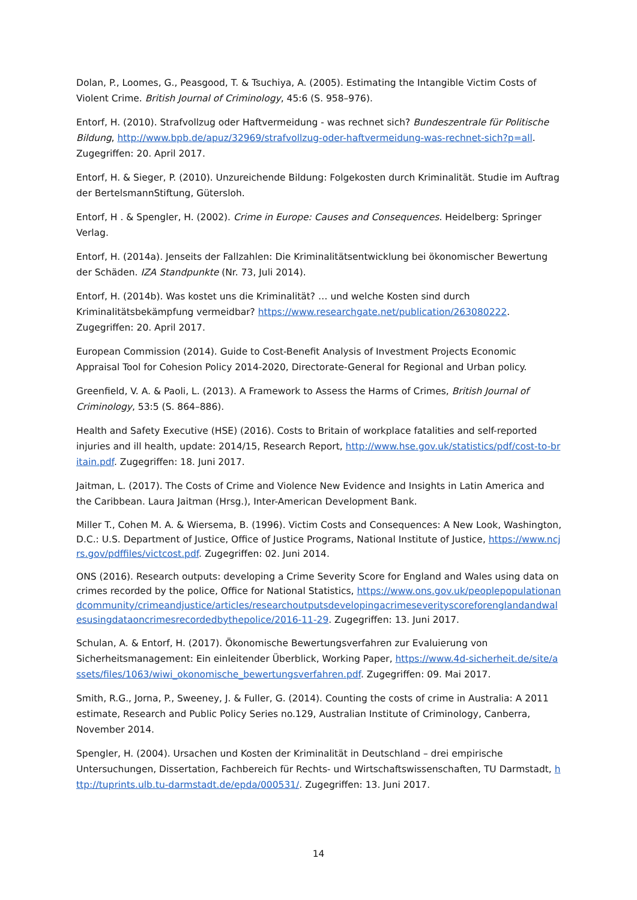Dolan, P., Loomes, G., Peasgood, T. & Tsuchiya, A. (2005). Estimating the Intangible Victim Costs of Violent Crime. British Journal of Criminology, 45:6 (S. 958–976).
Entorf, H. (2010). Strafvollzug oder Haftvermeidung - was rechnet sich? Bundeszentrale für Politische Bildung, http://www.bpb.de/apuz/32969/strafvollzug-oder-haftvermeidung-was-rechnet-sich?p=all. Zugegriffen: 20. April 2017.
Entorf, H. & Sieger, P. (2010). Unzureichende Bildung: Folgekosten durch Kriminalität. Studie im Auftrag der BertelsmannStiftung, Gütersloh.
Entorf, H . & Spengler, H. (2002). Crime in Europe: Causes and Consequences. Heidelberg: Springer Verlag.
Entorf, H. (2014a). Jenseits der Fallzahlen: Die Kriminalitätsentwicklung bei ökonomischer Bewertung der Schäden. IZA Standpunkte (Nr. 73, Juli 2014).
Entorf, H. (2014b). Was kostet uns die Kriminalität? … und welche Kosten sind durch Kriminalitätsbekämpfung vermeidbar? https://www.researchgate.net/publication/263080222. Zugegriffen: 20. April 2017.
European Commission (2014). Guide to Cost-Benefit Analysis of Investment Projects Economic Appraisal Tool for Cohesion Policy 2014-2020, Directorate-General for Regional and Urban policy.
Greenfield, V. A. & Paoli, L. (2013). A Framework to Assess the Harms of Crimes, British Journal of Criminology, 53:5 (S. 864–886).
Health and Safety Executive (HSE) (2016). Costs to Britain of workplace fatalities and self-reported injuries and ill health, update: 2014/15, Research Report, http://www.hse.gov.uk/statistics/pdf/cost-to-britain.pdf. Zugegriffen: 18. Juni 2017.
Jaitman, L. (2017). The Costs of Crime and Violence New Evidence and Insights in Latin America and the Caribbean. Laura Jaitman (Hrsg.), Inter-American Development Bank.
Miller T., Cohen M. A. & Wiersema, B. (1996). Victim Costs and Consequences: A New Look, Washington, D.C.: U.S. Department of Justice, Office of Justice Programs, National Institute of Justice, https://www.ncjrs.gov/pdffiles/victcost.pdf. Zugegriffen: 02. Juni 2014.
ONS (2016). Research outputs: developing a Crime Severity Score for England and Wales using data on crimes recorded by the police, Office for National Statistics, https://www.ons.gov.uk/peoplepopulationandcommunity/crimeandjustice/articles/researchoutputsdevelopingacrimeseverityscoreforenglandandwalesusingdataoncrimesrecordedbythepolice/2016-11-29. Zugegriffen: 13. Juni 2017.
Schulan, A. & Entorf, H. (2017). Ökonomische Bewertungsverfahren zur Evaluierung von Sicherheitsmanagement: Ein einleitender Überblick, Working Paper, https://www.4d-sicherheit.de/site/assets/files/1063/wiwi_okonomische_bewertungsverfahren.pdf. Zugegriffen: 09. Mai 2017.
Smith, R.G., Jorna, P., Sweeney, J. & Fuller, G. (2014). Counting the costs of crime in Australia: A 2011 estimate, Research and Public Policy Series no.129, Australian Institute of Criminology, Canberra, November 2014.
Spengler, H. (2004). Ursachen und Kosten der Kriminalität in Deutschland – drei empirische Untersuchungen, Dissertation, Fachbereich für Rechts- und Wirtschaftswissenschaften, TU Darmstadt, http://tuprints.ulb.tu-darmstadt.de/epda/000531/. Zugegriffen: 13. Juni 2017.
14